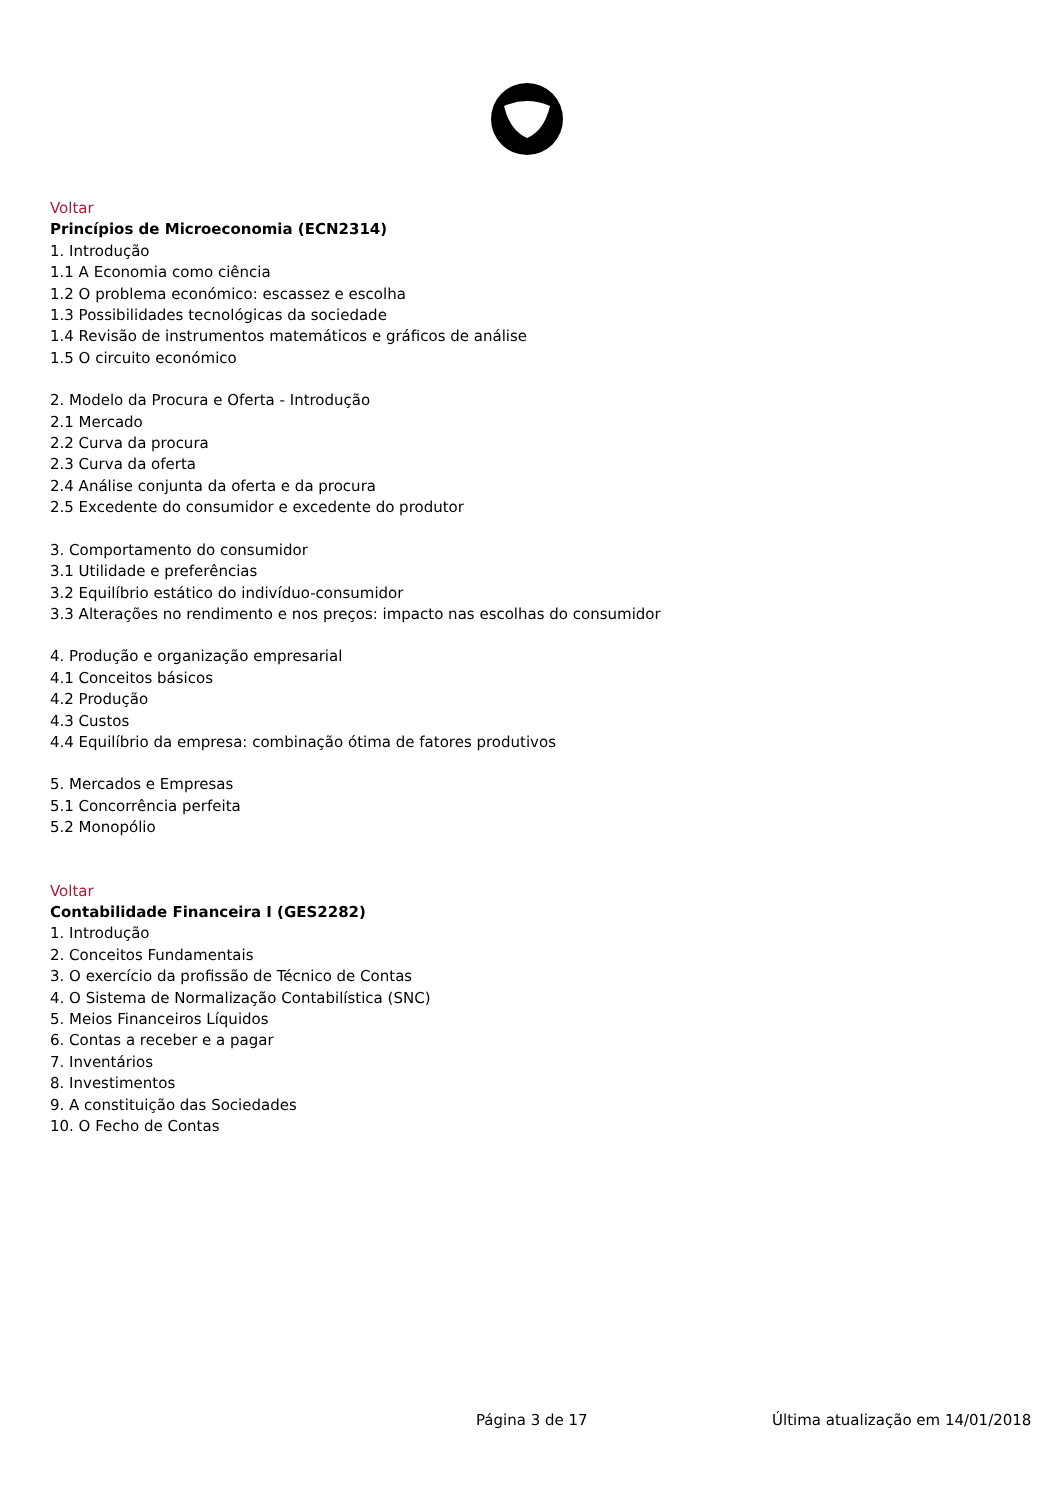Voltar
Princípios de Microeconomia (ECN2314)
1. Introdução
1.1 A Economia como ciência
1.2 O problema económico: escassez e escolha
1.3 Possibilidades tecnológicas da sociedade
1.4 Revisão de instrumentos matemáticos e gráficos de análise
1.5 O circuito económico
2. Modelo da Procura e Oferta - Introdução
2.1 Mercado
2.2 Curva da procura
2.3 Curva da oferta
2.4 Análise conjunta da oferta e da procura
2.5 Excedente do consumidor e excedente do produtor
3. Comportamento do consumidor
3.1 Utilidade e preferências
3.2 Equilíbrio estático do indivíduo-consumidor
3.3 Alterações no rendimento e nos preços: impacto nas escolhas do consumidor
4. Produção e organização empresarial
4.1 Conceitos básicos
4.2 Produção
4.3 Custos
4.4 Equilíbrio da empresa: combinação ótima de fatores produtivos
5. Mercados e Empresas
5.1 Concorrência perfeita
5.2 Monopólio
Voltar
Contabilidade Financeira I (GES2282)
1. Introdução
2. Conceitos Fundamentais
3. O exercício da profissão de Técnico de Contas
4. O Sistema de Normalização Contabilística (SNC)
5. Meios Financeiros Líquidos
6. Contas a receber e a pagar
7. Inventários
8. Investimentos
9. A constituição das Sociedades
10. O Fecho de Contas
Página 3 de 17 Última atualização em 14/01/2018